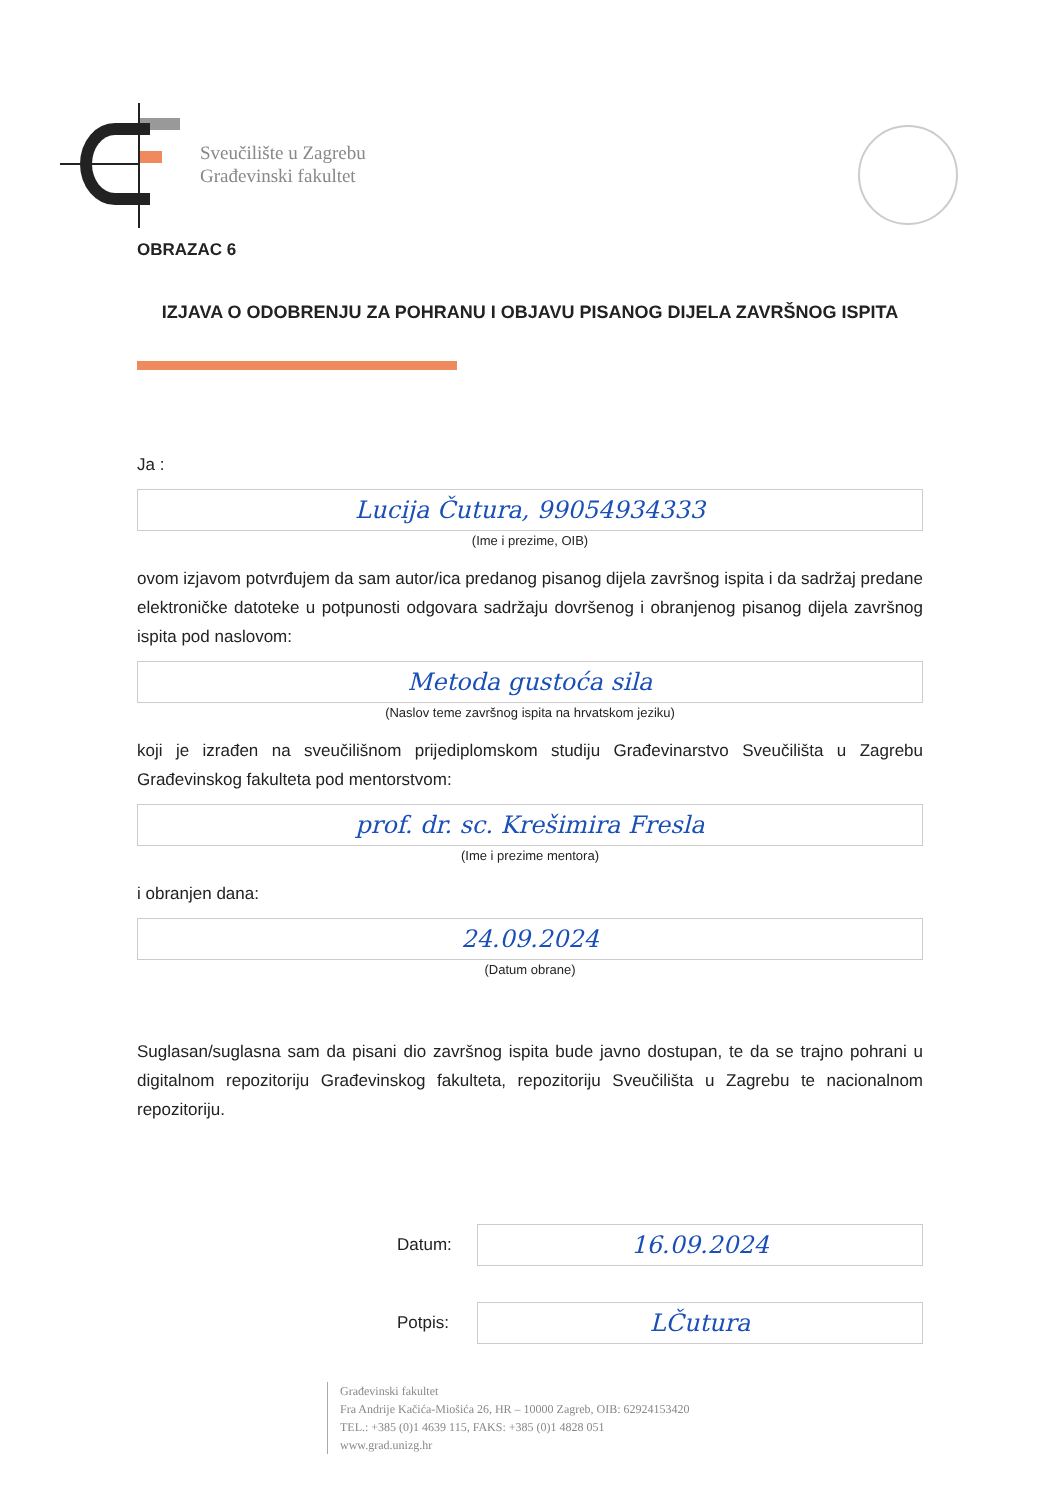Sveučilište u Zagrebu
Građevinski fakultet
OBRAZAC 6
IZJAVA O ODOBRENJU ZA POHRANU I OBJAVU PISANOG DIJELA ZAVRŠNOG ISPITA
Ja :
Lucija Čutura, 99054934333
(Ime i prezime, OIB)
ovom izjavom potvrđujem da sam autor/ica predanog pisanog dijela završnog ispita i da sadržaj predane elektroničke datoteke u potpunosti odgovara sadržaju dovršenog i obranjenog pisanog dijela završnog ispita pod naslovom:
Metoda gustoća sila
(Naslov teme završnog ispita na hrvatskom jeziku)
koji je izrađen na sveučilišnom prijediplomskom studiju Građevinarstvo Sveučilišta u Zagrebu Građevinskog fakulteta pod mentorstvom:
prof. dr. sc. Krešimira Fresla
(Ime i prezime mentora)
i obranjen dana:
24.09.2024
(Datum obrane)
Suglasan/suglasna sam da pisani dio završnog ispita bude javno dostupan, te da se trajno pohrani u digitalnom repozitoriju Građevinskog fakulteta, repozitoriju Sveučilišta u Zagrebu te nacionalnom repozitoriju.
Datum:
16.09.2024
Potpis:
LČutura
Građevinski fakultet
Fra Andrije Kačića-Miošića 26, HR – 10000 Zagreb, OIB: 62924153420
TEL.: +385 (0)1 4639 115, FAKS: +385 (0)1 4828 051
www.grad.unizg.hr